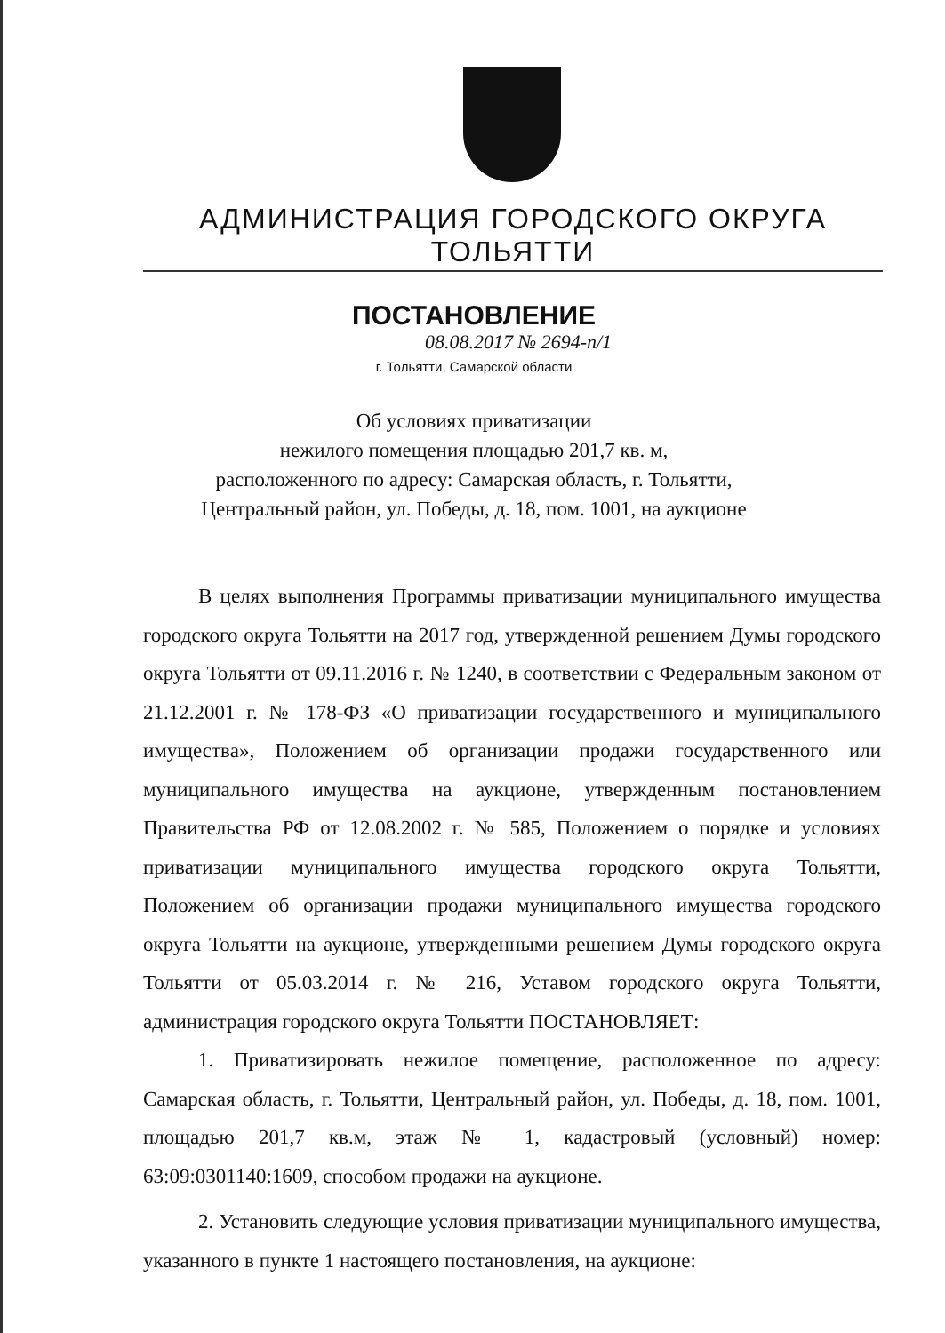АДМИНИСТРАЦИЯ ГОРОДСКОГО ОКРУГА ТОЛЬЯТТИ
ПОСТАНОВЛЕНИЕ
08.08.2017 № 2694-п/1
г. Тольятти, Самарской области
Об условиях приватизации
нежилого помещения площадью 201,7 кв. м,
расположенного по адресу: Самарская область, г. Тольятти,
Центральный район, ул. Победы, д. 18, пом. 1001, на аукционе
В целях выполнения Программы приватизации муниципального имущества городского округа Тольятти на 2017 год, утвержденной решением Думы городского округа Тольятти от 09.11.2016 г. № 1240, в соответствии с Федеральным законом от 21.12.2001 г. № 178-ФЗ «О приватизации государственного и муниципального имущества», Положением об организации продажи государственного или муниципального имущества на аукционе, утвержденным постановлением Правительства РФ от 12.08.2002 г. № 585, Положением о порядке и условиях приватизации муниципального имущества городского округа Тольятти, Положением об организации продажи муниципального имущества городского округа Тольятти на аукционе, утвержденными решением Думы городского округа Тольятти от 05.03.2014 г. № 216, Уставом городского округа Тольятти, администрация городского округа Тольятти ПОСТАНОВЛЯЕТ:
1. Приватизировать нежилое помещение, расположенное по адресу: Самарская область, г. Тольятти, Центральный район, ул. Победы, д. 18, пом. 1001, площадью 201,7 кв.м, этаж № 1, кадастровый (условный) номер: 63:09:0301140:1609, способом продажи на аукционе.
2. Установить следующие условия приватизации муниципального имущества, указанного в пункте 1 настоящего постановления, на аукционе: